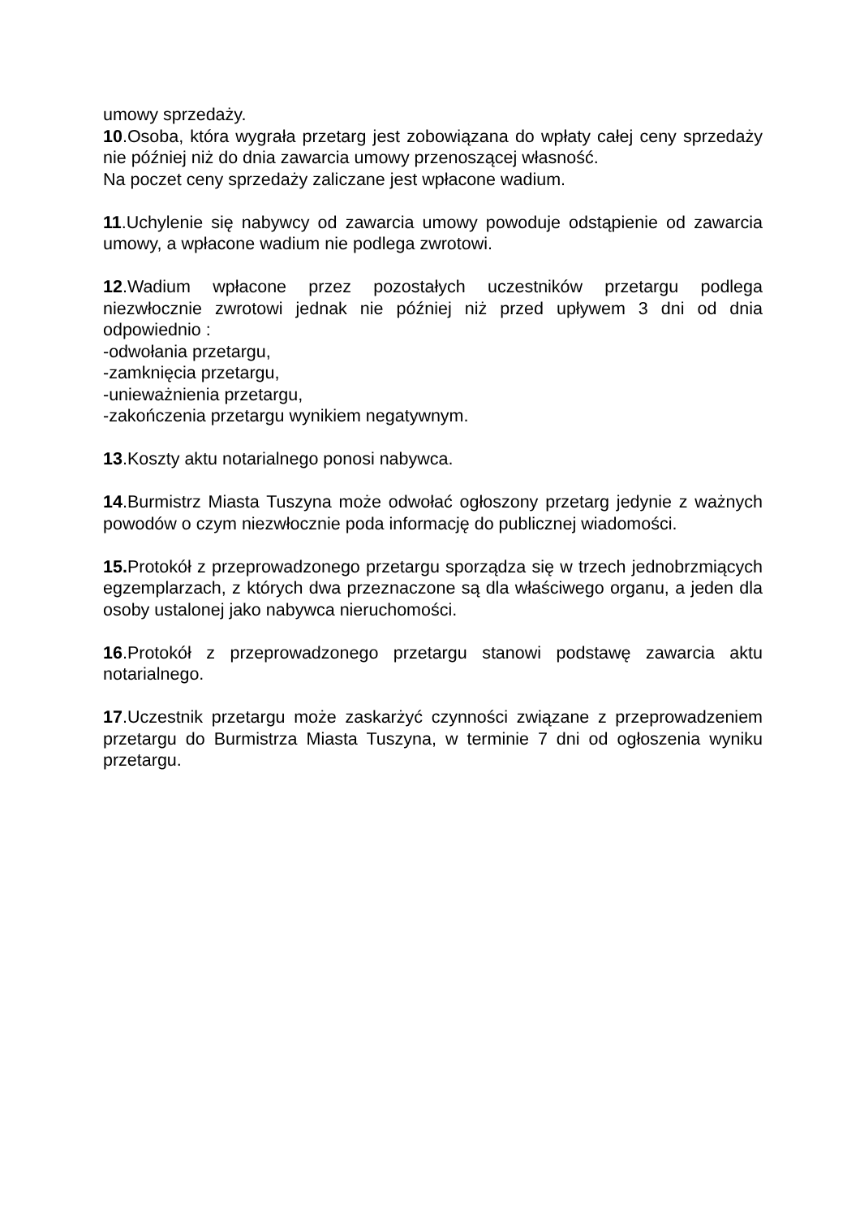umowy sprzedaży.
10.Osoba, która wygrała przetarg jest zobowiązana do wpłaty całej ceny sprzedaży nie później niż do dnia zawarcia umowy przenoszącej własność.
Na poczet ceny sprzedaży zaliczane jest wpłacone wadium.
11.Uchylenie się nabywcy od zawarcia umowy powoduje odstąpienie od zawarcia umowy, a wpłacone wadium nie podlega zwrotowi.
12.Wadium wpłacone przez pozostałych uczestników przetargu podlega niezwłocznie zwrotowi jednak nie później niż przed upływem 3 dni od dnia odpowiednio :
-odwołania przetargu,
-zamknięcia przetargu,
-unieważnienia przetargu,
-zakończenia przetargu wynikiem negatywnym.
13.Koszty aktu notarialnego ponosi nabywca.
14.Burmistrz Miasta Tuszyna może odwołać ogłoszony przetarg jedynie z ważnych powodów o czym niezwłocznie poda informację do publicznej wiadomości.
15. Protokół z przeprowadzonego przetargu sporządza się w trzech jednobrzmiących egzemplarzach, z których dwa przeznaczone są dla właściwego organu, a jeden dla osoby ustalonej jako nabywca nieruchomości.
16.Protokół z przeprowadzonego przetargu stanowi podstawę zawarcia aktu notarialnego.
17.Uczestnik przetargu może zaskarżyć czynności związane z przeprowadzeniem przetargu do Burmistrza Miasta Tuszyna, w terminie 7 dni od ogłoszenia wyniku przetargu.